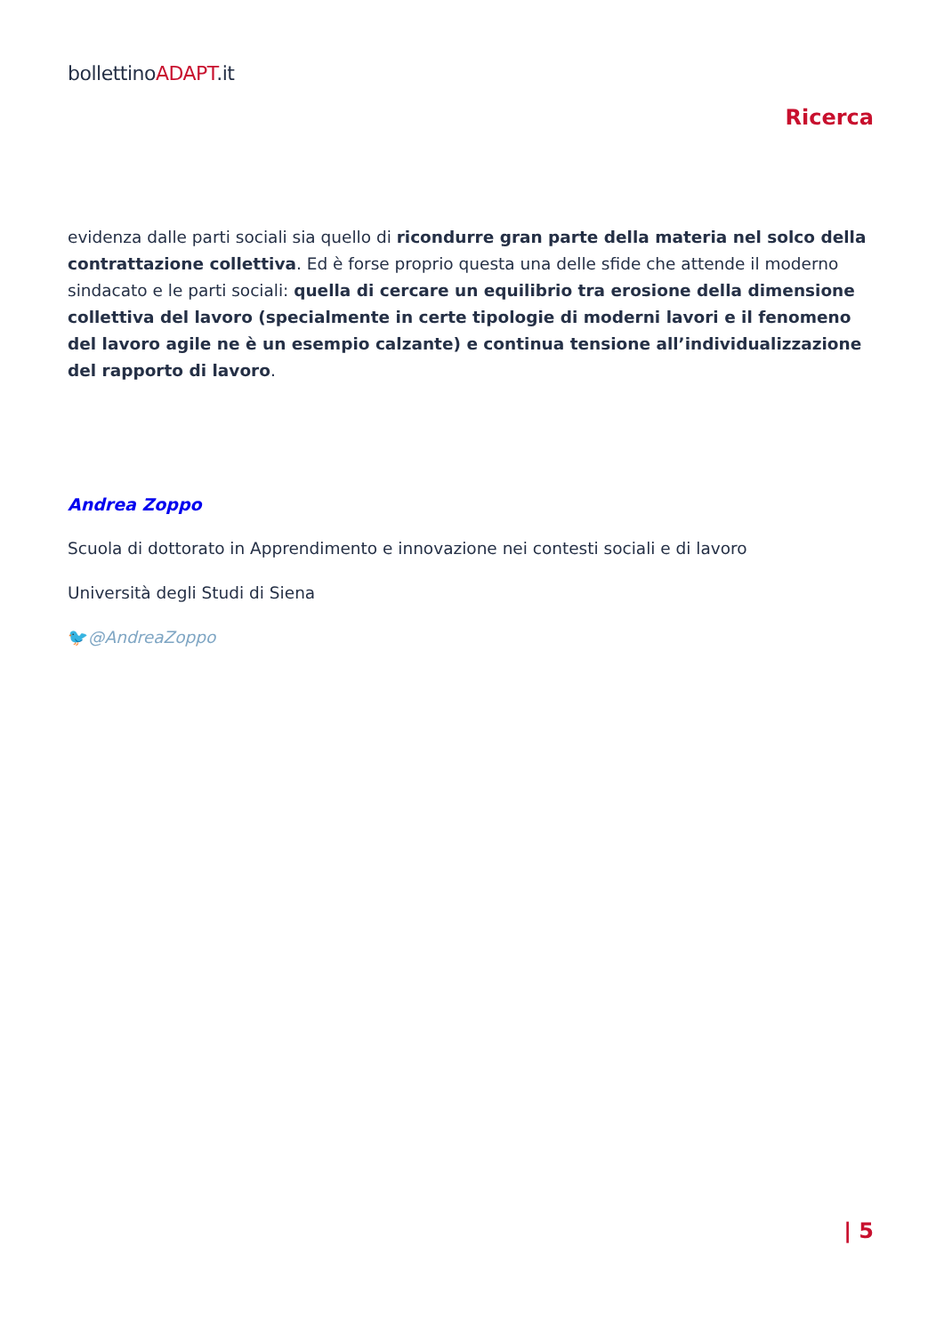bollettinoADAPT.it
Ricerca
evidenza dalle parti sociali sia quello di ricondurre gran parte della materia nel solco della contrattazione collettiva. Ed è forse proprio questa una delle sfide che attende il moderno sindacato e le parti sociali: quella di cercare un equilibrio tra erosione della dimensione collettiva del lavoro (specialmente in certe tipologie di moderni lavori e il fenomeno del lavoro agile ne è un esempio calzante) e continua tensione all’individualizzazione del rapporto di lavoro.
Andrea Zoppo
Scuola di dottorato in Apprendimento e innovazione nei contesti sociali e di lavoro
Università degli Studi di Siena
🐦@AndreaZoppo
| 5